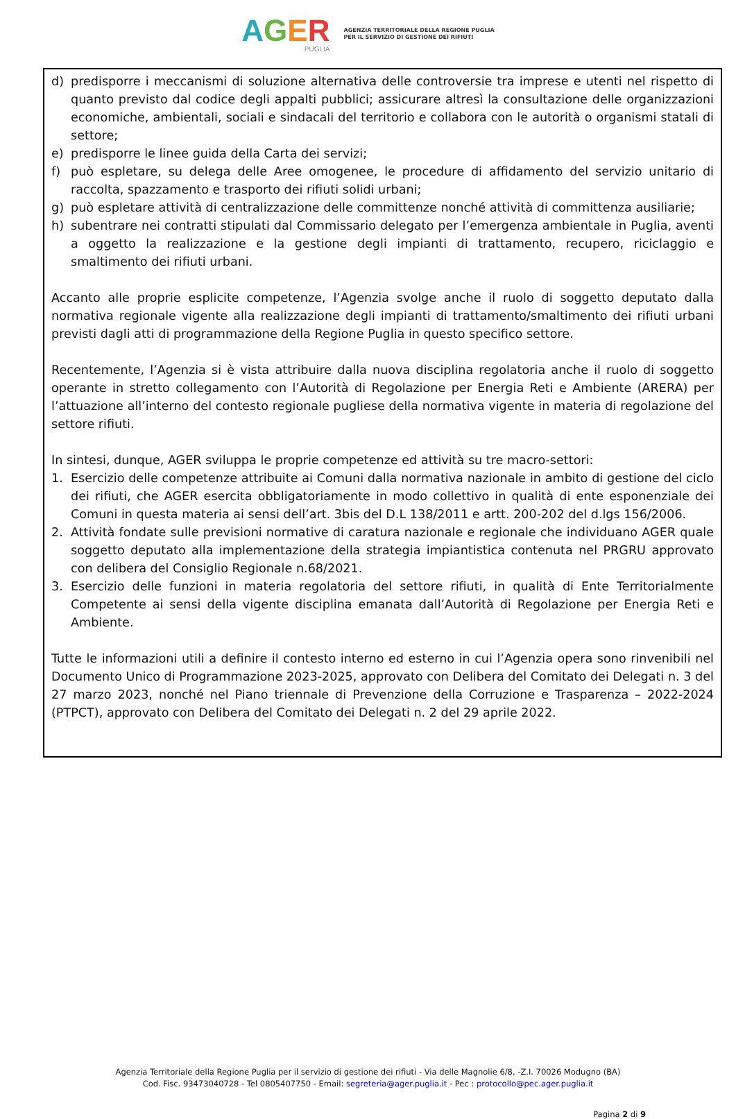AGER
PUGLIA
AGENZIA TERRITORIALE DELLA REGIONE PUGLIA
PER IL SERVIZIO DI GESTIONE DEI RIFIUTI
d) predisporre i meccanismi di soluzione alternativa delle controversie tra imprese e utenti nel rispetto di quanto previsto dal codice degli appalti pubblici; assicurare altresì la consultazione delle organizzazioni economiche, ambientali, sociali e sindacali del territorio e collabora con le autorità o organismi statali di settore;
e) predisporre le linee guida della Carta dei servizi;
f) può espletare, su delega delle Aree omogenee, le procedure di affidamento del servizio unitario di raccolta, spazzamento e trasporto dei rifiuti solidi urbani;
g) può espletare attività di centralizzazione delle committenze nonché attività di committenza ausiliarie;
h) subentrare nei contratti stipulati dal Commissario delegato per l’emergenza ambientale in Puglia, aventi a oggetto la realizzazione e la gestione degli impianti di trattamento, recupero, riciclaggio e smaltimento dei rifiuti urbani.
Accanto alle proprie esplicite competenze, l’Agenzia svolge anche il ruolo di soggetto deputato dalla normativa regionale vigente alla realizzazione degli impianti di trattamento/smaltimento dei rifiuti urbani previsti dagli atti di programmazione della Regione Puglia in questo specifico settore.
Recentemente, l’Agenzia si è vista attribuire dalla nuova disciplina regolatoria anche il ruolo di soggetto operante in stretto collegamento con l’Autorità di Regolazione per Energia Reti e Ambiente (ARERA) per l’attuazione all’interno del contesto regionale pugliese della normativa vigente in materia di regolazione del settore rifiuti.
In sintesi, dunque, AGER sviluppa le proprie competenze ed attività su tre macro-settori:
1. Esercizio delle competenze attribuite ai Comuni dalla normativa nazionale in ambito di gestione del ciclo dei rifiuti, che AGER esercita obbligatoriamente in modo collettivo in qualità di ente esponenziale dei Comuni in questa materia ai sensi dell’art. 3bis del D.L 138/2011 e artt. 200-202 del d.lgs 156/2006.
2. Attività fondate sulle previsioni normative di caratura nazionale e regionale che individuano AGER quale soggetto deputato alla implementazione della strategia impiantistica contenuta nel PRGRU approvato con delibera del Consiglio Regionale n.68/2021.
3. Esercizio delle funzioni in materia regolatoria del settore rifiuti, in qualità di Ente Territorialmente Competente ai sensi della vigente disciplina emanata dall’Autorità di Regolazione per Energia Reti e Ambiente.
Tutte le informazioni utili a definire il contesto interno ed esterno in cui l’Agenzia opera sono rinvenibili nel Documento Unico di Programmazione 2023-2025, approvato con Delibera del Comitato dei Delegati n. 3 del 27 marzo 2023, nonché nel Piano triennale di Prevenzione della Corruzione e Trasparenza – 2022-2024 (PTPCT), approvato con Delibera del Comitato dei Delegati n. 2 del 29 aprile 2022.
Agenzia Territoriale della Regione Puglia per il servizio di gestione dei rifiuti - Via delle Magnolie 6/8, -Z.I. 70026 Modugno (BA)
Cod. Fisc. 93473040728 - Tel 0805407750 - Email: segreteria@ager.puglia.it - Pec : protocollo@pec.ager.puglia.it
Pagina 2 di 9